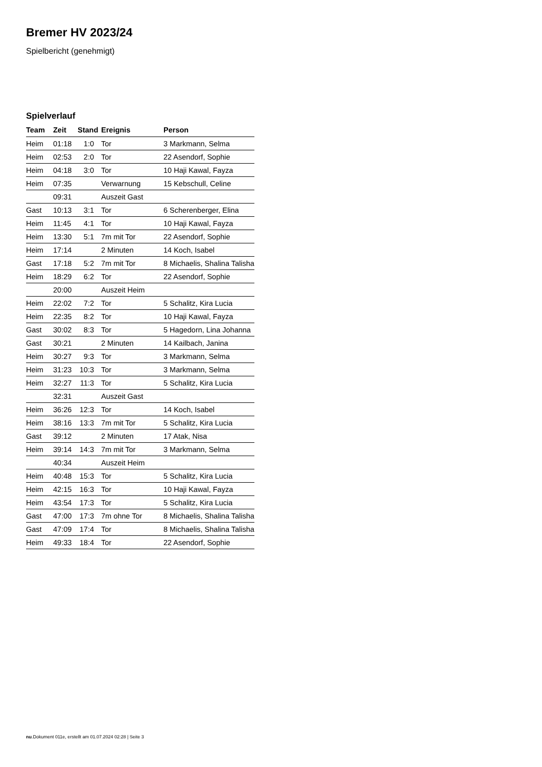Bremer HV 2023/24
Spielbericht (genehmigt)
Spielverlauf
| Team | Zeit | Stand | Ereignis | Person |
| --- | --- | --- | --- | --- |
| Heim | 01:18 | 1:0 | Tor | 3 Markmann, Selma |
| Heim | 02:53 | 2:0 | Tor | 22 Asendorf, Sophie |
| Heim | 04:18 | 3:0 | Tor | 10 Haji Kawal, Fayza |
| Heim | 07:35 | | Verwarnung | 15 Kebschull, Celine |
| | 09:31 | | Auszeit Gast | |
| Gast | 10:13 | 3:1 | Tor | 6 Scherenberger, Elina |
| Heim | 11:45 | 4:1 | Tor | 10 Haji Kawal, Fayza |
| Heim | 13:30 | 5:1 | 7m mit Tor | 22 Asendorf, Sophie |
| Heim | 17:14 | | 2 Minuten | 14 Koch, Isabel |
| Gast | 17:18 | 5:2 | 7m mit Tor | 8 Michaelis, Shalina Talisha |
| Heim | 18:29 | 6:2 | Tor | 22 Asendorf, Sophie |
| | 20:00 | | Auszeit Heim | |
| Heim | 22:02 | 7:2 | Tor | 5 Schalitz, Kira Lucia |
| Heim | 22:35 | 8:2 | Tor | 10 Haji Kawal, Fayza |
| Gast | 30:02 | 8:3 | Tor | 5 Hagedorn, Lina Johanna |
| Gast | 30:21 | | 2 Minuten | 14 Kailbach, Janina |
| Heim | 30:27 | 9:3 | Tor | 3 Markmann, Selma |
| Heim | 31:23 | 10:3 | Tor | 3 Markmann, Selma |
| Heim | 32:27 | 11:3 | Tor | 5 Schalitz, Kira Lucia |
| | 32:31 | | Auszeit Gast | |
| Heim | 36:26 | 12:3 | Tor | 14 Koch, Isabel |
| Heim | 38:16 | 13:3 | 7m mit Tor | 5 Schalitz, Kira Lucia |
| Gast | 39:12 | | 2 Minuten | 17 Atak, Nisa |
| Heim | 39:14 | 14:3 | 7m mit Tor | 3 Markmann, Selma |
| | 40:34 | | Auszeit Heim | |
| Heim | 40:48 | 15:3 | Tor | 5 Schalitz, Kira Lucia |
| Heim | 42:15 | 16:3 | Tor | 10 Haji Kawal, Fayza |
| Heim | 43:54 | 17:3 | Tor | 5 Schalitz, Kira Lucia |
| Gast | 47:00 | 17:3 | 7m ohne Tor | 8 Michaelis, Shalina Talisha |
| Gast | 47:09 | 17:4 | Tor | 8 Michaelis, Shalina Talisha |
| Heim | 49:33 | 18:4 | Tor | 22 Asendorf, Sophie |
nu.Dokument 011e, erstellt am 01.07.2024 02:28 | Seite 3